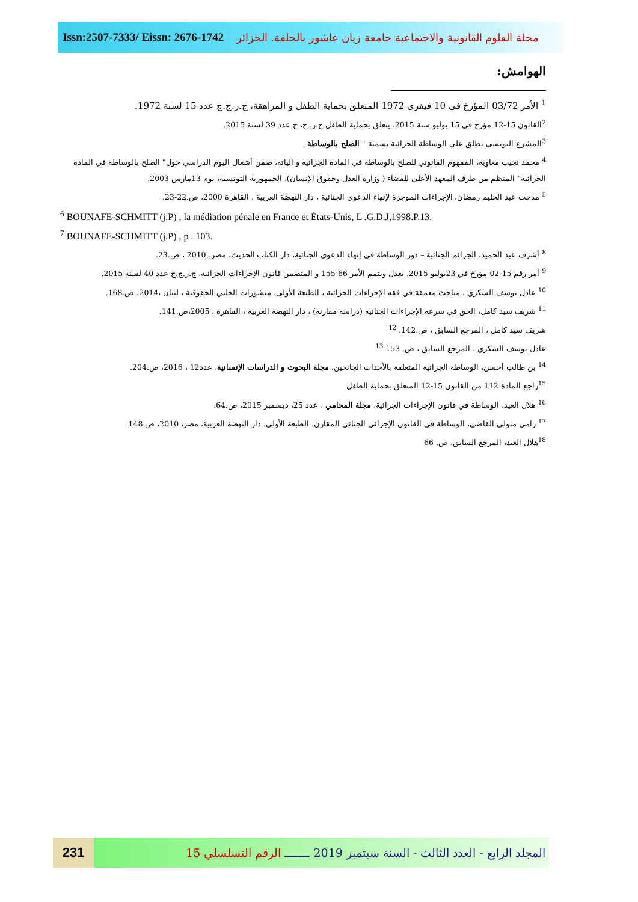Issn:2507-7333/ Eissn: 2676-1742
مجلة العلوم القانونية والاجتماعية جامعة زيان عاشور بالجلفة. الجزائر
الهوامش:
<sup>1</sup> الأمر 03/72 المؤرخ في 10 فيفري 1972 المتعلق بحماية الطفل و المراهقة، ج.ر.ج.ج عدد 15 لسنة 1972.
<sup>2</sup> القانون 15-12 مؤرخ في 15 يوليو سنة 2015، يتعلق بحماية الطفل ج.ر، ج، ج عدد 39 لسنة 2015.
<sup>3</sup> المشرع التونسي يطلق على الوساطة الجزائية تسمية " الصلح بالوساطة .
<sup>4</sup> محمد نجيب معاوية، المفهوم القانوني للصلح بالوساطة في المادة الجزائية و آلياته، ضمن أشغال اليوم الدراسي حول" الصلح بالوساطة في المادة الجزائية" المنظم من طرف المعهد الأعلى للقضاء ( وزارة العدل وحقوق الإنسان)، الجمهورية التونسية، يوم 13مارس 2003.
<sup>5</sup> مدحت عبد الحليم رمضان، الإجراءات الموجزة لإنهاء الدعوى الجنائية ، دار النهضة العربية ، القاهرة 2000، ص.22-23.
<sup>6</sup> BOUNAFE-SCHMITT (j.P) , la médiation pénale en France et États-Unis, L .G.D.J,1998.P.13.
<sup>7</sup> BOUNAFE-SCHMITT (j.P) , p . 103.
<sup>8</sup> أشرف عبد الحميد، الجرائم الجنائية – دور الوساطة في إنهاء الدعوى الجنائية، دار الكتاب الحديث، مصر، 2010 ، ص.23.
<sup>9</sup> أمر رقم 15-02 مؤرخ في 23يوليو 2015، يعدل ويتمم الأمر 66-155 و المتضمن قانون الإجراءات الجزائية، ج.ر.ج.ج عدد 40 لسنة 2015.
<sup>10</sup> عادل يوسف الشكري ، مباحث معمقة في فقه الإجراءات الجزائية ، الطبعة الأولى، منشورات الحلبي الحقوقية ، لبنان ،2014، ص.168.
<sup>11</sup> شريف سيد كامل، الحق في سرعة الإجراءات الجنائية (دراسة مقارنة) ، دار النهضة العربية ، القاهرة ، 2005،ص.141.
شريف سيد كامل ، المرجع السابق ، ص.142. <sup>12</sup>
عادل يوسف الشكري ، المرجع السابق ، ص. 153 <sup>13</sup>
<sup>14</sup> بن طالب أحسن، الوساطة الجزائية المتعلقة بالأحداث الجانحين، مجلة البحوث و الدراسات الإنسانية، عدد12 ، 2016، ص.204.
<sup>15</sup> راجع المادة 112 من القانون 15-12 المتعلق بحماية الطفل
<sup>16</sup> هلال العيد، الوساطة في قانون الإجراءات الجزائية، مجلة المحامي ، عدد 25، ديسمبر 2015، ص.64.
<sup>17</sup> رامي متولي القاضي، الوساطة في القانون الإجرائي الجنائي المقارن، الطبعة الأولى، دار النهضة العربية، مصر، 2010، ص.148.
<sup>18</sup> هلال العيد، المرجع السابق، ص. 66
231
المجلد الرابع - العدد الثالث - السنة سبتمبر 2019 ـــــــ الرقم التسلسلي 15